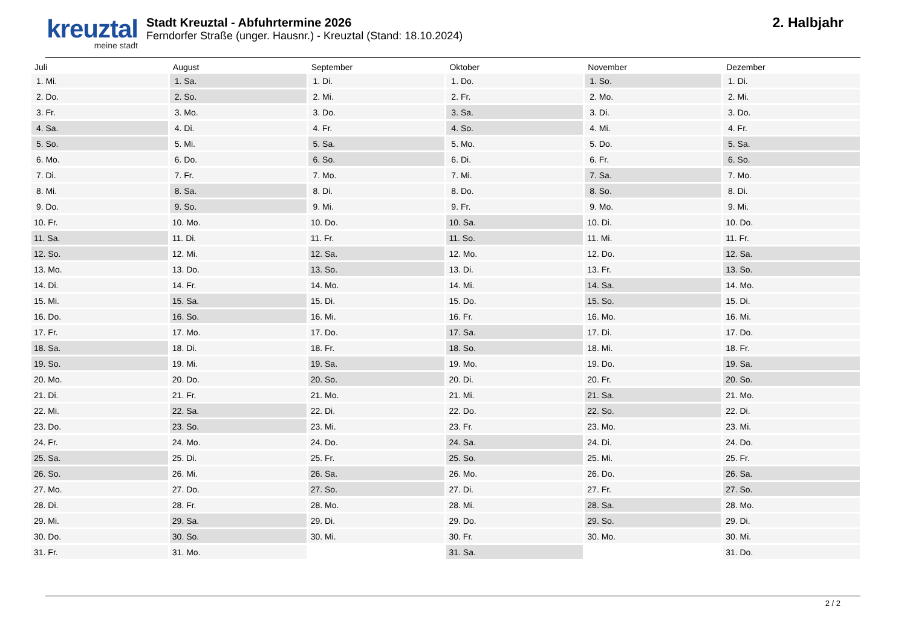kreuztal
meine stadt
Stadt Kreuztal - Abfuhrtermine 2026
Ferndorfer Straße (unger. Hausnr.) - Kreuztal (Stand: 18.10.2024)
2. Halbjahr
| Juli | August | September | Oktober | November | Dezember |
| --- | --- | --- | --- | --- | --- |
| 1. Mi. | 1. Sa. | 1. Di. | 1. Do. | 1. So. | 1. Di. |
| 2. Do. | 2. So. | 2. Mi. | 2. Fr. | 2. Mo. | 2. Mi. |
| 3. Fr. | 3. Mo. | 3. Do. | 3. Sa. | 3. Di. | 3. Do. |
| 4. Sa. | 4. Di. | 4. Fr. | 4. So. | 4. Mi. | 4. Fr. |
| 5. So. | 5. Mi. | 5. Sa. | 5. Mo. | 5. Do. | 5. Sa. |
| 6. Mo. | 6. Do. | 6. So. | 6. Di. | 6. Fr. | 6. So. |
| 7. Di. | 7. Fr. | 7. Mo. | 7. Mi. | 7. Sa. | 7. Mo. |
| 8. Mi. | 8. Sa. | 8. Di. | 8. Do. | 8. So. | 8. Di. |
| 9. Do. | 9. So. | 9. Mi. | 9. Fr. | 9. Mo. | 9. Mi. |
| 10. Fr. | 10. Mo. | 10. Do. | 10. Sa. | 10. Di. | 10. Do. |
| 11. Sa. | 11. Di. | 11. Fr. | 11. So. | 11. Mi. | 11. Fr. |
| 12. So. | 12. Mi. | 12. Sa. | 12. Mo. | 12. Do. | 12. Sa. |
| 13. Mo. | 13. Do. | 13. So. | 13. Di. | 13. Fr. | 13. So. |
| 14. Di. | 14. Fr. | 14. Mo. | 14. Mi. | 14. Sa. | 14. Mo. |
| 15. Mi. | 15. Sa. | 15. Di. | 15. Do. | 15. So. | 15. Di. |
| 16. Do. | 16. So. | 16. Mi. | 16. Fr. | 16. Mo. | 16. Mi. |
| 17. Fr. | 17. Mo. | 17. Do. | 17. Sa. | 17. Di. | 17. Do. |
| 18. Sa. | 18. Di. | 18. Fr. | 18. So. | 18. Mi. | 18. Fr. |
| 19. So. | 19. Mi. | 19. Sa. | 19. Mo. | 19. Do. | 19. Sa. |
| 20. Mo. | 20. Do. | 20. So. | 20. Di. | 20. Fr. | 20. So. |
| 21. Di. | 21. Fr. | 21. Mo. | 21. Mi. | 21. Sa. | 21. Mo. |
| 22. Mi. | 22. Sa. | 22. Di. | 22. Do. | 22. So. | 22. Di. |
| 23. Do. | 23. So. | 23. Mi. | 23. Fr. | 23. Mo. | 23. Mi. |
| 24. Fr. | 24. Mo. | 24. Do. | 24. Sa. | 24. Di. | 24. Do. |
| 25. Sa. | 25. Di. | 25. Fr. | 25. So. | 25. Mi. | 25. Fr. |
| 26. So. | 26. Mi. | 26. Sa. | 26. Mo. | 26. Do. | 26. Sa. |
| 27. Mo. | 27. Do. | 27. So. | 27. Di. | 27. Fr. | 27. So. |
| 28. Di. | 28. Fr. | 28. Mo. | 28. Mi. | 28. Sa. | 28. Mo. |
| 29. Mi. | 29. Sa. | 29. Di. | 29. Do. | 29. So. | 29. Di. |
| 30. Do. | 30. So. | 30. Mi. | 30. Fr. | 30. Mo. | 30. Mi. |
| 31. Fr. | 31. Mo. | | 31. Sa. | | 31. Do. |
2 / 2